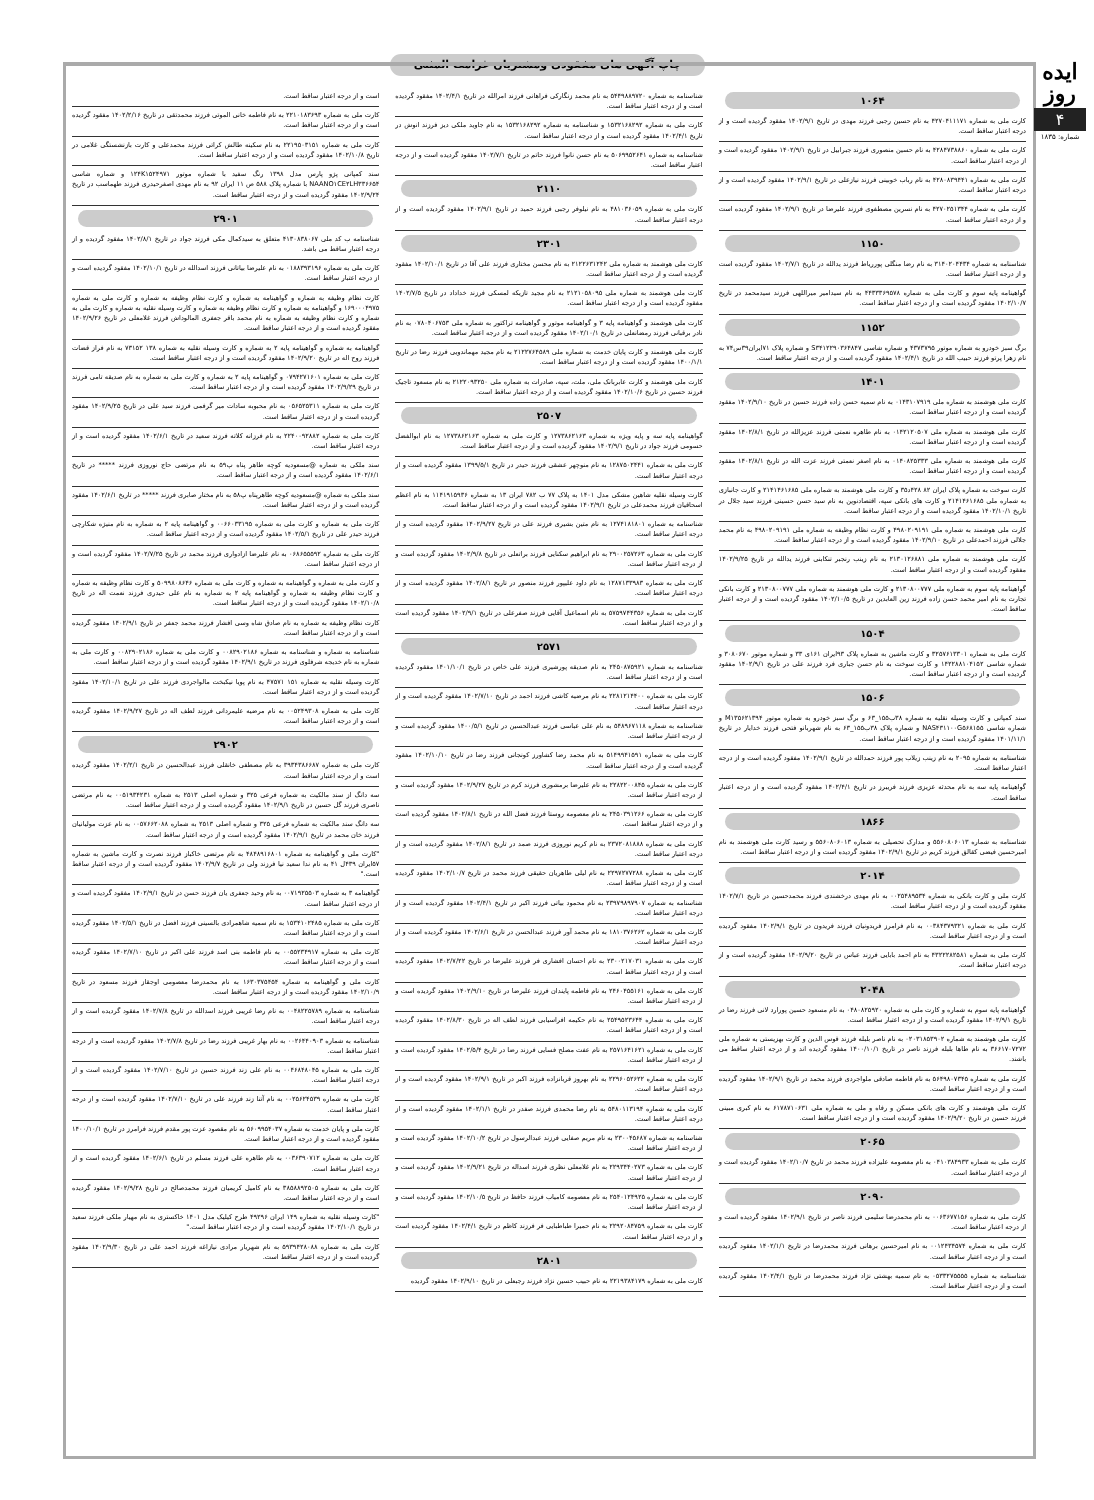چاپ آگهی های مفقودی ومشتریان غرامت المثنی
ایده روز
۴
شماره: ۱۸۳۵
۱۰۶۴
کارت ملی به شماره ۴۲۷۰۴۱۱۱۷۱ به نام حسین رجبی فرزند مهدی در تاریخ ۱۴۰۲/۹/۱ مفقود گردیده است و از درجه اعتبار ساقط است.
کارت ملی به شماره ۴۲۸۴۷۳۸۸۶۰ به نام حسین منصوری فرزند جبرابیل در تاریخ ۱۴۰۲/۹/۱ مفقود گردیده است و از درجه اعتبار ساقط است.
کارت ملی به شماره ۴۲۸۰۸۳۹۴۴۱ به نام رباب خوبینی فرزند نیازعلی در تاریخ ۱۴۰۲/۹/۱ مفقود گردیده است و از درجه اعتبار ساقط است.
کارت ملی به شماره ۴۲۷۰۲۵۱۳۴۴ به نام نسرین مصطفوی فرزند علیرضا در تاریخ ۱۴۰۲/۹/۱ مفقود گردیده است و از درجه اعتبار ساقط است.
۱۱۵۰
شناسنامه به شماره ۳۱۴۰۲۰۴۴۳۴ به نام رضا منگلی پورریاط فرزند یدالله در تاریخ ۱۴۰۲/۷/۱ مفقود گردیده است و از درجه اعتبار ساقط است.
گواهینامه پایه سوم و کارت ملی به شماره ۴۴۳۳۳۶۹۵۷۸ به نام سیدامیر میراللهی فرزند سیدمحمد در تاریخ ۱۴۰۲/۱۰/۷ مفقود گردیده است و از درجه اعتبار ساقط است.
۱۱۵۲
برگ سبز خودرو به شماره موتور ۴۳۷۳۷۹۵ و شماره شاسی S۳۴۱۲۲۹۰۳۶۴۸۴۷ و شماره پلاک ۷۱ایران۳۹س۷۴ به نام زهرا پرتو فرزند حبیب الله در تاریخ ۱۴۰۲/۴/۱ مفقود گردیده است و از درجه اعتبار ساقط است.
۱۴۰۱
کارت ملی هوشمند به شماره ملی ۰۱۴۳۱۰۷۹۱۹ به نام سمیه حسن زاده فرزند حسین در تاریخ ۱۴۰۲/۹/۱۰ مفقود گردیده است و از درجه اعتبار ساقط است.
کارت ملی هوشمند به شماره ملی ۰۱۴۲۱۲۰۵۰۷ به نام طاهره نعمتی فرزند عزیزالله در تاریخ ۱۴۰۲/۸/۱ مفقود گردیده است و از درجه اعتبار ساقط است.
کارت ملی هوشمند به شماره ملی ۰۱۴۰۸۲۵۳۳۳ به نام اصغر نعمتی فرزند عزت الله در تاریخ ۱۴۰۲/۸/۱ مفقود گردیده است و از درجه اعتبار ساقط است.
کارت سوخت به شماره پلاک ایران ۸۲ ۴۲۸د۳۵ و کارت ملی هوشمند به شماره ملی ۲۱۴۱۴۶۱۶۸۵ و کارت جانبازی به شماره ملی ۲۱۴۱۴۶۱۶۸۵ و کارت های بانکی سپه، اقتصادنوین به نام سید حسن حسینی فرزند سید جلال در تاریخ ۱۴۰۲/۱۰/۱ مفقود گردیده است و از درجه اعتبار ساقط است.
کارت ملی هوشمند به شماره ملی ۴۹۸۰۲۰۹۱۹۱ و کارت نظام وظیفه به شماره ملی ۴۹۸۰۲۰۹۱۹۱ به نام محمد جلالی فرزند احمدعلی در تاریخ ۱۴۰۲/۹/۱۰ مفقود گردیده است و از درجه اعتبار ساقط است.
کارت ملی هوشمند به شماره ملی ۲۱۳۰۱۲۶۸۸۱ به نام زینب رنجبر تنکابنی فرزند یدالله در تاریخ ۱۴۰۲/۹/۲۵ مفقود گردیده است و از درجه اعتبار ساقط است.
گواهینامه پایه سوم به شماره ملی ۲۱۳۰۸۰۰۷۷۷ و کارت ملی هوشمند به شماره ملی ۲۱۳۰۸۰۰۷۷۷ و کارت بانکی تجارت به نام امیر محمد حسن زاده فرزند زین العابدین در تاریخ ۱۴۰۲/۱۰/۵ مفقود گردیده است و از درجه اعتبار ساقط است.
۱۵۰۴
کارت ملی به شماره ۳۲۵۷۶۱۳۳۰۱ و کارت ماشین به شماره پلاک ۹۳ایران ۱۶۱ی ۳۳ و شماره موتور ۳۰۸۰۶۷۰ و شماره شاسی ۱۴۲۲۸۸۱۰۴۱۵۲ و کارت سوخت به نام حسن جباری فرد فرزند علی در تاریخ ۱۴۰۲/۹/۱ مفقود گردیده است و از درجه اعتبار ساقط است.
۱۵۰۶
سند کمپانی و کارت وسیله نقلیه به شماره ۳۸ب۱۵۵_۶۳ و برگ سبز خودرو به شماره موتور M۱۳۵۶۲۱۳۹۴ و شماره شاسی NAS۴۳۱۱۰۰G۵۶۸۱۵۵ و شماره پلاک ۳۸ب۱۵۵_۶۳ به نام شهربانو فتحی فرزند خدایار در تاریخ ۱۴۰۱/۱۱/۱ مفقود گردیده است و از درجه اعتبار ساقط است.
شناسنامه به شماره ۲۰۹۵ به نام زینب زیلاب پور فرزند حمدالله در تاریخ ۱۴۰۲/۹/۱ مفقود گردیده است و از درجه اعتبار ساقط است.
گواهینامه پایه سه به نام محدثه عزیزی فرزند فریبرز در تاریخ ۱۴۰۲/۴/۱ مفقود گردیده است و از درجه اعتبار ساقط است.
۱۸۶۶
شناسنامه به شماره ۵۵۶۰۸۰۶۰۱۳ و مدارک تحصیلی به شماره ۵۵۶۰۸۰۶۰۱۳ و رسید کارت ملی هوشمند به نام امیرحسین فیضی کقالق فرزند کریم در تاریخ ۱۴۰۲/۹/۱ مفقود گردیده است و از درجه اعتبار ساقط است.
۲۰۱۴
کارت ملی و کارت بانکی به شماره ۰۰۲۵۴۸۹۵۳۴ به نام مهدی درخشندی فرزند محمدحسین در تاریخ ۱۴۰۲/۷/۱ مفقود گردیده است و از درجه اعتبار ساقط است.
کارت ملی به شماره ۰۰۳۸۴۳۷۹۳۲۱ به نام فرامرز فریدونیان فرزند فریدون در تاریخ ۱۴۰۲/۹/۱ مفقود گردیده است و از درجه اعتبار ساقط است.
کارت ملی به شماره ۴۳۲۲۲۸۲۵۸۱ به نام احمد بابایی فرزند عباس در تاریخ ۱۴۰۲/۹/۲۰ مفقود گردیده است و از درجه اعتبار ساقط است.
۲۰۴۸
گواهینامه پایه سوم به شماره و کارت ملی به شماره ۰۴۸۰۸۲۵۹۲۰ به نام مسعود حسین پورارد لانی فرزند رضا در تاریخ ۱۴۰۲/۹/۱ مفقود گردیده است و از درجه اعتبار ساقط است.
کارت ملی هوشمند به شماره ۰۲۰۳۱۸۵۳۹۰۲ به نام ناصر بلبله فرزند قوس الدین و کارت بهزیستی به شماره ملی ۳۶۶۱۷۰۷۲۷۲ به نام طاها بلبله فرزند ناصر در تاریخ ۱۴۰۰/۱۰/۱ مفقود گردیده اند و از درجه اعتبار ساقط می باشند.
کارت ملی به شماره ۵۶۴۹۸۰۷۳۴۵ به نام فاطمه صادقی ملواجردی فرزند محمد در تاریخ ۱۴۰۲/۹/۱ مفقود گردیده است و از درجه اعتبار ساقط است.
کارت ملی هوشمند و کارت های بانکی مسکن و رفاه و ملی به شماره ملی ۶۱۷۸۷۱۰۶۳۱ به نام کبری مبینی فرزند حسین در تاریخ ۱۴۰۲/۹/۲۰ مفقود گردیده است و از درجه اعتبار ساقط است.
۲۰۶۵
کارت ملی به شماره ۰۴۱۰۳۸۴۹۳۳ به نام معصومه علیزاده فرزند محمد در تاریخ ۱۴۰۲/۱۰/۷ مفقود گردیده است و از درجه اعتبار ساقط است.
۲۰۹۰
کارت ملی به شماره ۰۰۶۳۶۷۷۱۵۶ به نام محمدرضا سلیمی فرزند ناصر در تاریخ ۱۴۰۲/۹/۱ مفقود گردیده است و از درجه اعتبار ساقط است.
کارت ملی به شماره ۰۰۱۲۴۳۴۵۷۴ به نام امیرحسین برهانی فرزند محمدرضا در تاریخ ۱۴۰۲/۱/۱ مفقود گردیده است و از درجه اعتبار ساقط است.
شناسنامه به شماره ۰۵۳۳۲۷۵۵۵۵ به نام سمیه بهشتی نژاد فرزند محمدرضا در تاریخ ۱۴۰۲/۴/۱ مفقود گردیده است و از درجه اعتبار ساقط است.
شناسنامه به شماره ۵۴۴۹۸۸۹۷۲۰ به نام محمد زنگارکی فراهانی فرزند امرالله در تاریخ ۱۴۰۲/۴/۱ مفقود گردیده است و از درجه اعتبار ساقط است.
کارت ملی به شماره ۱۵۳۲۱۶۸۲۹۲ و شناسنامه به شماره ۱۵۳۲۱۶۸۲۹۲ به نام جاوید ملکی دیز فرزند انوش در تاریخ ۱۴۰۲/۴/۱ مفقود گردیده است و از درجه اعتبار ساقط است.
شناسنامه به شماره ۵۰۶۹۹۵۲۶۴۱ به نام حسن نانوا فرزند حاتم در تاریخ ۱۴۰۲/۷/۱ مفقود گردیده است و از درجه اعتبار ساقط است.
۲۱۱۰
کارت ملی به شماره ۴۸۱۰۳۶۰۵۹ به نام نیلوفر رجبی فرزند حمید در تاریخ ۱۴۰۲/۹/۱ مفقود گردیده است و از درجه اعتبار ساقط است.
۲۳۰۱
کارت ملی هوشمند به شماره ملی ۲۱۲۲۶۳۱۲۴۲ به نام محسن مختاری فرزند علی آقا در تاریخ ۱۴۰۲/۱۰/۱ مفقود گردیده است و از درجه اعتبار ساقط است.
کارت ملی هوشمند به شماره ملی ۲۱۲۱۰۵۸۰۹۵ به نام مجید تازیکه لمسکی فرزند خداداد در تاریخ ۱۴۰۲/۷/۵ مفقود گردیده است و از درجه اعتبار ساقط است.
کارت ملی هوشمند و گواهینامه پایه ۳ و گواهینامه موتور و گواهینامه تراکتور به شماره ملی ۰۷۸۰۴۰۶۷۵۳ به نام نادر برقبانی فرزند رمضانعلی در تاریخ ۱۴۰۲/۱۰/۱ مفقود گردیده است و از درجه اعتبار ساقط است.
کارت ملی هوشمند و کارت پایان خدمت به شماره ملی ۲۱۲۲۷۶۴۵۸۹ به نام مجید مهماندویی فرزند رضا در تاریخ ۱۴۰۰/۱/۱ مفقود گردیده است و از درجه اعتبار ساقط است.
کارت ملی هوشمند و کارت عابربانک ملی، ملت، سپه، صادرات به شماره ملی ۲۱۲۲۰۹۳۲۵۰ به نام مسعود تاجیک فرزند حسین در تاریخ ۱۴۰۲/۱۰/۶ مفقود گردیده است و از درجه اعتبار ساقط است.
۲۵۰۷
گواهینامه پایه سه و پایه ویژه به شماره ۱۲۷۳۸۶۲۱۶۳ و کارت ملی به شماره ۱۲۷۳۸۶۲۱۶۳ به نام ابوالفضل حسومی فرزند جواد در تاریخ ۱۴۰۲/۹/۱ مفقود گردیده است و از درجه اعتبار ساقط است.
کارت ملی به شماره ۱۲۸۷۵۰۲۴۴۱ به نام منوچهر عشقی فرزند حیدر در تاریخ ۱۳۹۹/۵/۱ مفقود گردیده است و از درجه اعتبار ساقط است.
کارت وسیله نقلیه شاهین مشکی مدل ۱۴۰۱ به پلاک ۷۷ ب ۷۸۲ ایران ۱۳ به شماره ۱۱۴۱۹۱۵۹۳۶ به نام اعظم اسحاقیان فرزند محمدعلی در تاریخ ۱۴۰۲/۹/۱ مفقود گردیده است و از درجه اعتبار ساقط است.
شناسنامه به شماره ۱۲۷۴۱۸۱۸۰۱ به نام متین بشیری فرزند علی در تاریخ ۱۴۰۲/۹/۲۷ مفقود گردیده است و از درجه اعتبار ساقط است.
کارت ملی به شماره ۲۹۰۰۲۵۷۲۶۳ به نام ابراهیم سکنایی فرزند براتعلی در تاریخ ۱۴۰۲/۹/۸ مفقود گردیده است و از درجه اعتبار ساقط است.
کارت ملی به شماره ۱۲۸۷۱۳۳۹۸۳ به نام داود علیپور فرزند منصور در تاریخ ۱۴۰۲/۸/۱ مفقود گردیده است و از درجه اعتبار ساقط است.
کارت ملی به شماره ۵۷۵۹۷۴۴۳۵۶ به نام اسماعیل آقایی فرزند صفرعلی در تاریخ ۱۴۰۲/۹/۱ مفقود گردیده است و از درجه اعتبار ساقط است.
۲۵۷۱
شناسنامه به شماره ۲۴۵۰۸۷۵۹۲۱ به نام صدیقه پورشیری فرزند علی خاص در تاریخ ۱۴۰۱/۱۰/۱ مفقود گردیده است و از درجه اعتبار ساقط است.
کارت ملی به شماره ۲۲۸۱۲۱۴۴۰۰ به نام مرضیه کاشی فرزند احمد در تاریخ ۱۴۰۲/۷/۱۰ مفقود گردیده است و از درجه اعتبار ساقط است.
شناسنامه به شماره ۵۴۸۹۶۷۱۱۸ به نام علی عباسی فرزند عبدالحسین در تاریخ ۱۴۰۰/۵/۱ مفقود گردیده است و از درجه اعتبار ساقط است.
کارت ملی به شماره ۵۱۴۹۹۴۱۵۹۱ به نام محمد رضا کشاورز کونجانی فرزند رضا در تاریخ ۱۴۰۲/۱۰/۱۰ مفقود گردیده است و از درجه اعتبار ساقط است.
کارت ملی به شماره ۲۲۸۲۲۰۰۸۴۵ به نام علیرضا برمشوری فرزند کرم در تاریخ ۱۴۰۲/۹/۲۷ مفقود گردیده است و از درجه اعتبار ساقط است.
کارت ملی به شماره ۲۴۵۰۳۹۱۲۶۶ به نام معصومه روستا فرزند فضل الله در تاریخ ۱۴۰۲/۸/۱ مفقود گردیده است و از درجه اعتبار ساقط است.
کارت ملی به شماره ۲۳۷۲۰۸۱۸۸۸ به نام کریم نوروزی فرزند صمد در تاریخ ۱۴۰۲/۸/۱ مفقود گردیده است و از درجه اعتبار ساقط است.
کارت ملی به شماره ۲۲۹۷۲۷۷۲۸۸ به نام لیلی طاهریان حقیقی فرزند محمد در تاریخ ۱۴۰۲/۱۰/۷ مفقود گردیده است و از درجه اعتبار ساقط است.
شناسنامه به شماره ۲۳۹۷۹۸۹۷۹۰۷ به نام محمود بیاتی فرزند اکبر در تاریخ ۱۴۰۲/۴/۱ مفقود گردیده است و از درجه اعتبار ساقط است.
کارت ملی به شماره ۱۸۱۰۳۷۶۲۶۲ به نام محمد آور فرزند عبدالحسن در تاریخ ۱۴۰۲/۶/۱ مفقود گردیده است و از درجه اعتبار ساقط است.
کارت ملی به شماره ۲۳۰۰۲۱۷۰۳۱ به نام احسان افشاری فر فرزند علیرضا در تاریخ ۱۴۰۲/۷/۲۲ مفقود گردیده است و از درجه اعتبار ساقط است.
کارت ملی به شماره ۲۴۶۰۴۵۵۱۶۱ به نام فاطمه پایندان فرزند علیرضا در تاریخ ۱۴۰۲/۹/۱۰ مفقود گردیده است و از درجه اعتبار ساقط است.
کارت ملی به شماره ۲۵۴۹۵۲۳۶۴۴ به نام حکیمه افراسیابی فرزند لطف اله در تاریخ ۱۴۰۲/۸/۳۰ مفقود گردیده است و از درجه اعتبار ساقط است.
کارت ملی به شماره ۲۵۷۱۶۴۱۶۲۱ به نام عفت مصلح فسایی فرزند رضا در تاریخ ۱۴۰۲/۵/۴ مفقود گردیده است و از درجه اعتبار ساقط است.
کارت ملی به شماره ۲۲۹۶۰۵۲۶۲۲ به نام بهروز قربانزاده فرزند اکبر در تاریخ ۱۴۰۲/۹/۱ مفقود گردیده است و از درجه اعتبار ساقط است.
کارت ملی به شماره ۵۴۸۰۱۱۳۱۹۴ به نام رضا محمدی فرزند صفدر در تاریخ ۱۴۰۲/۱/۱ مفقود گردیده است و از درجه اعتبار ساقط است.
شناسنامه به شماره ۲۳۰۰۴۵۶۸۷ به نام مریم صفایی فرزند عبدالرسول در تاریخ ۱۴۰۲/۱۰/۲ مفقود گردیده است و از درجه اعتبار ساقط است.
کارت ملی به شماره ۲۲۹۳۴۴۰۲۷۳ به نام غلامعلی نظری فرزند اسداله در تاریخ ۱۴۰۲/۹/۲۱ مفقود گردیده است و از درجه اعتبار ساقط است.
کارت ملی به شماره ۲۵۴۰۱۲۴۹۲۵ به نام معصومه کامیاب فرزند حافظ در تاریخ ۱۴۰۲/۱۰/۵ مفقود گردیده است و از درجه اعتبار ساقط است.
کارت ملی به شماره ۲۲۹۲۰۸۴۷۵۹ به نام حمیرا طباطبایی فر فرزند کاظم در تاریخ ۱۴۰۲/۴/۱ مفقود گردیده است و از درجه اعتبار ساقط است.
۲۸۰۱
کارت ملی به شماره ۲۲۱۹۳۸۴۱۷۹ به نام حبیب حسین نژاد فرزند رجبعلی در تاریخ ۱۴۰۲/۹/۱۰ مفقود گردیده
است و از درجه اعتبار ساقط است.
کارت ملی به شماره ۲۲۱۰۱۸۳۶۹۳ به نام فاطمه خانی الموتی فرزند محمدتقی در تاریخ ۱۴۰۲/۲/۱۶ مفقود گردیده است و از درجه اعتبار ساقط است.
کارت ملی به شماره ۲۲۱۹۵۰۳۱۵۱ به نام سکینه طالش کراتی فرزند محمدعلی و کارت بازنشستگی غلامی در تاریخ ۱۴۰۲/۱۰/۸ مفقود گردیده است و از درجه اعتبار ساقط است.
سند کمپانی پژو پارس مدل ۱۳۹۸ رنگ سفید با شماره موتور ۱۲۴K۱۵۲۴۹۷۱ و شماره شاسی NAANO۱CE۲LH۳۳۶۶۵۴ با شماره پلاک ۵۸۸ ص ۱۱ ایران ۹۲ به نام مهدی اصغرحیدری فرزند طهماسب در تاریخ ۱۴۰۲/۹/۲۴ مفقود گردیده است و از درجه اعتبار ساقط است.
۲۹۰۱
شناسنامه ب کد ملی ۴۱۳۰۸۳۸۰۶۷ متعلق به سیدکمال مکی فرزند جواد در تاریخ ۱۴۰۲/۸/۱ مفقود گردیده و از درجه اعتبار ساقط می باشد.
کارت ملی به شماره ۰۱۸۸۳۹۳۱۹۶ به نام علیرضا بیاتانی فرزند اسدالله در تاریخ ۱۴۰۲/۱۰/۱ مفقود گردیده است و از درجه اعتبار ساقط است.
کارت نظام وظیفه به شماره و گواهینامه به شماره و کارت نظام وظیفه به شماره و کارت ملی به شماره ۱۶۹۰۰۰۴۹۷۵ و گواهینامه به شماره و کارت نظام وظیفه به شماره و کارت وسیله نقلیه به شماره و کارت ملی به شماره و کارت نظام وظیفه به شماره به نام محمد باقر جعفری المالوداش فرزند غلامعلی در تاریخ ۱۴۰۲/۹/۲۶ مفقود گردیده است و از درجه اعتبار ساقط است.
گواهینامه به شماره و گواهینامه پایه ۲ به شماره و کارت وسیله نقلیه به شماره ۱۳۸ ۷۳۱۵۲ به نام فراز قضات فرزند روح اله در تاریخ ۱۴۰۲/۹/۲۰ مفقود گردیده است و از درجه اعتبار ساقط است.
کارت ملی به شماره ۰۷۹۴۲۷۱۶۰۱ و گواهینامه پایه ۲ به شماره و کارت ملی به شماره به نام صدیقه تامی فرزند در تاریخ ۱۴۰۲/۹/۲۹ مفقود گردیده است و از درجه اعتبار ساقط است.
کارت ملی به شماره ۰۵۶۵۲۵۳۱۱ به نام محبوبه سادات میر گرفمی فرزند سید علی در تاریخ ۱۴۰۲/۹/۲۵ مفقود گردیده است و از درجه اعتبار ساقط است.
کارت ملی به شماره ۲۲۴۰۰۹۲۸۸۲ به نام فرزانه کلاته فرزند سعید در تاریخ ۱۴۰۲/۶/۱ مفقود گردیده است و از درجه اعتبار ساقط است.
سند ملکی به شماره @مسعودیه کوچه طاهر پناه پ۵۹ به نام مرتضی حاج نوروزی فرزند ***** در تاریخ ۱۴۰۲/۶/۱ مفقود گردیده است و از درجه اعتبار ساقط است.
سند ملکی به شماره @مسعودیه کوچه طاهرپناه پ۵۸ به نام مختار صابری فرزند ***** در تاریخ ۱۴۰۲/۶/۱ مفقود گردیده است و از درجه اعتبار ساقط است.
کارت ملی به شماره و کارت ملی به شماره ۰۰۶۶۰۳۳۱۹۵ و گواهینامه پایه ۲ به شماره به نام منیژه شکارچی فرزند حیدر علی در تاریخ ۱۴۰۲/۵/۱ مفقود گردیده است و از درجه اعتبار ساقط است.
کارت ملی به شماره ۰۶۸۶۵۵۵۹۲ به نام علیرضا ازادواری فرزند محمد در تاریخ ۱۴۰۲/۷/۲۵ مفقود گردیده است و از درجه اعتبار ساقط است.
و کارت ملی به شماره و گواهینامه به شماره و کارت ملی به شماره ۵۰۹۹۸۰۸۶۴۶ و کارت نظام وظیفه به شماره و کارت نظام وظیفه به شماره و گواهینامه پایه ۲ به شماره به نام علی حیدری فرزند نعمت اله در تاریخ ۱۴۰۲/۱۰/۸ مفقود گردیده است و از درجه اعتبار ساقط است.
کارت نظام وظیفه به شماره به نام صادق شاه وسی افشار فرزند محمد جعفر در تاریخ ۱۴۰۲/۹/۱ مفقود گردیده است و از درجه اعتبار ساقط است.
شناسنامه به شماره و شناسنامه به شماره ۰۰۸۲۹۰۲۱۸۶ و کارت ملی به شماره ۰۰۸۲۹۰۲۱۸۶ و کارت ملی به شماره به نام خدیجه شرفلوی فرزند در تاریخ ۱۴۰۲/۹/۱ مفقود گردیده است و از درجه اعتبار ساقط است.
کارت وسیله نقلیه به شماره ۱۵۱ ۴۷۵۷۱ به نام پویا نیکبخت مالواجردی فرزند علی در تاریخ ۱۴۰۲/۱۰/۱ مفقود گردیده است و از درجه اعتبار ساقط است.
کارت ملی به شماره ۰۰۵۲۴۹۳۰۸ به نام مرضیه علیمردانی فرزند لطف اله در تاریخ ۱۴۰۲/۹/۲۷ مفقود گردیده است و از درجه اعتبار ساقط است.
۲۹۰۲
کارت ملی به شماره ۳۹۳۴۳۸۶۶۸۷ به نام مصطفی خانقلی فرزند عبدالحسین در تاریخ ۱۴۰۲/۲/۱ مفقود گردیده است و از درجه اعتبار ساقط است.
سه دانگ از سند مالکیت به شماره فرعی ۳۲۵ و شماره اصلی ۲۵۱۳ به شماره ۰۰۵۱۹۳۴۲۳۱ به نام مرتضی ناصری فرزند گل حسین در تاریخ ۱۴۰۲/۹/۱ مفقود گردیده است و از درجه اعتبار ساقط است.
سه دانگ سند مالکیت به شماره فرعی ۳۲۵ و شماره اصلی ۲۵۱۳ به شماره ۰۰۵۷۶۶۲۰۸۸ به نام عزت مولیانیان فرزند خان محمد در تاریخ ۱۴۰۲/۹/۱ مفقود گردیده است و از درجه اعتبار ساقط است.
"کارت ملی و گواهینامه به شماره ۴۸۴۸۹۱۶۸۰۱ به نام مرتضی خاکباز فرزند نصرت و کارت ماشین به شماره ۵۷ایران ۴۳۹ل ۴۱ به نام ندا سعید نیا فرزند ولی در تاریخ ۱۴۰۲/۹/۷ مفقود گردیده است و از درجه اعتبار ساقط است."
گواهینامه ۳ به شماره ۰۰۷۱۹۲۵۵۰۳ به نام وحید جعفری یان فرزند حسن در تاریخ ۱۴۰۲/۹/۱ مفقود گردیده است و از درجه اعتبار ساقط است.
کارت ملی به شماره ۱۵۳۴۱۰۲۴۸۵ به نام سمیه شاهمرادی بالسینی فرزند افضل در تاریخ ۱۴۰۲/۵/۱ مفقود گردیده است و از درجه اعتبار ساقط است.
کارت ملی به شماره ۰۰۵۵۲۳۴۹۱۷ به نام فاطمه بنی اسد فرزند علی اکبر در تاریخ ۱۴۰۲/۷/۱۰ مفقود گردیده است و از درجه اعتبار ساقط است.
کارت ملی و گواهینامه به شماره ۱۶۳۰۳۷۵۴۵۴ به نام محمدرضا معصومی اوجقاز فرزند مسعود در تاریخ ۱۴۰۲/۱۰/۹ مفقود گردیده است و از درجه اعتبار ساقط است.
شناسنامه به شماره ۰۰۴۸۲۲۵۷۸۹ به نام رضا غریبی فرزند اسدالله در تاریخ ۱۴۰۲/۷/۸ مفقود گردیده است و از درجه اعتبار ساقط است.
شناسنامه به شماره ۰۰۲۶۴۴۰۹۰۳ به نام بهار غریبی فرزند رضا در تاریخ ۱۴۰۲/۷/۸ مفقود گردیده است و از درجه اعتبار ساقط است.
کارت ملی به شماره ۰۰۴۶۸۴۸۰۴۵ به نام علی زند فرزند حسین در تاریخ ۱۴۰۲/۷/۱۰ مفقود گردیده است و از درجه اعتبار ساقط است.
کارت ملی به شماره ۰۰۲۵۶۲۴۵۳۹ به نام آتنا زند فرزند علی در تاریخ ۱۴۰۲/۷/۱۰ مفقود گردیده است و از درجه اعتبار ساقط است.
کارت ملی و پایان خدمت به شماره ۵۶۰۹۹۵۴۰۳۷ به نام مقصود عزت پور مقدم فرزند فرامرز در تاریخ ۱۴۰۰/۱۰/۱ مفقود گردیده است و از درجه اعتبار ساقط است.
کارت ملی به شماره ۰۰۳۶۳۹۰۷۱۲ به نام طاهره علی فرزند مسلم در تاریخ ۱۴۰۲/۶/۱ مفقود گردیده است و از درجه اعتبار ساقط است.
کارت ملی به شماره ۳۸۵۸۸۹۲۵۰۵ به نام کامیل کریمیان فرزند محمدصالح در تاریخ ۱۴۰۲/۹/۲۸ مفقود گردیده است و از درجه اعتبار ساقط است.
"کارت وسیله نقلیه به شماره ۱۴۹ ایران ۴۹۲۹۶ طرح کیلیک مدل ۱۴۰۱ خاکستری به نام مهیار ملکی فرزند سعید در تاریخ ۱۴۰۲/۱۰/۱ مفقود گردیده است و از درجه اعتبار ساقط است."
کارت ملی به شماره ۵۹۳۹۴۲۸۰۸۸ به نام شهریار مرادی نیازاغه فرزند احمد علی در تاریخ ۱۴۰۲/۹/۳۰ مفقود گردیده است و از درجه اعتبار ساقط است.